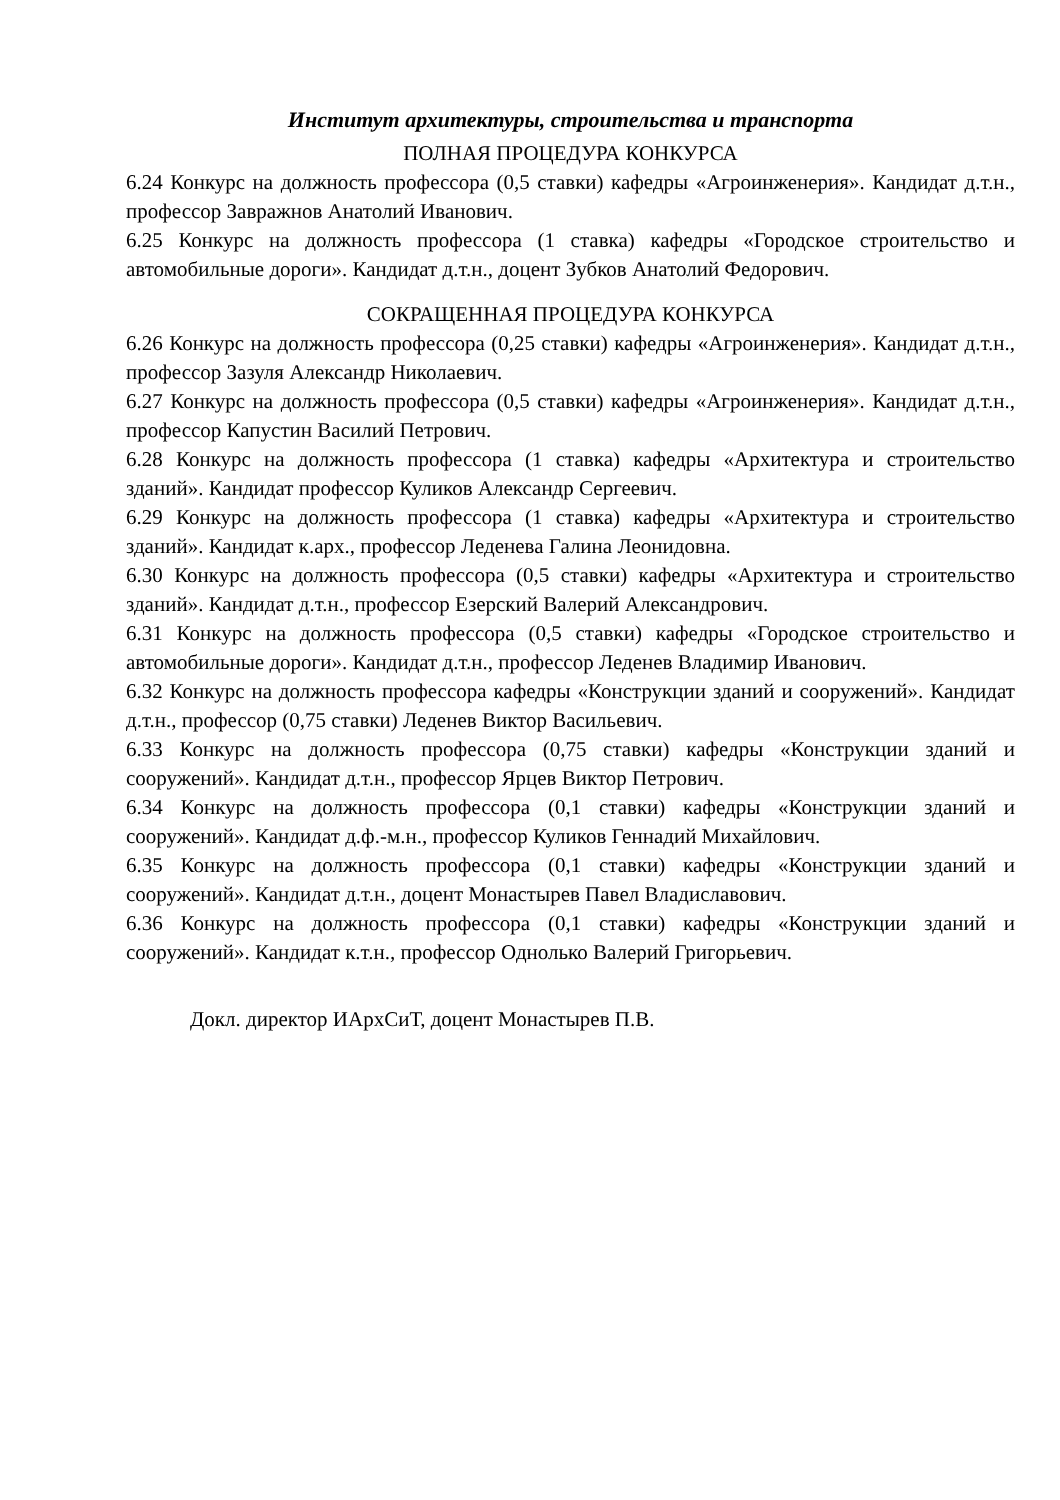Институт архитектуры, строительства и транспорта
ПОЛНАЯ ПРОЦЕДУРА КОНКУРСА
6.24 Конкурс на должность профессора (0,5 ставки) кафедры «Агроинженерия». Кандидат д.т.н., профессор Завражнов Анатолий Иванович.
6.25 Конкурс на должность профессора (1 ставка) кафедры «Городское строительство и автомобильные дороги». Кандидат д.т.н., доцент Зубков Анатолий Федорович.
СОКРАЩЕННАЯ ПРОЦЕДУРА КОНКУРСА
6.26 Конкурс на должность профессора (0,25 ставки) кафедры «Агроинженерия». Кандидат д.т.н., профессор Зазуля Александр Николаевич.
6.27 Конкурс на должность профессора (0,5 ставки) кафедры «Агроинженерия». Кандидат д.т.н., профессор Капустин Василий Петрович.
6.28 Конкурс на должность профессора (1 ставка) кафедры «Архитектура и строительство зданий». Кандидат профессор Куликов Александр Сергеевич.
6.29 Конкурс на должность профессора (1 ставка) кафедры «Архитектура и строительство зданий». Кандидат к.арх., профессор Леденева Галина Леонидовна.
6.30 Конкурс на должность профессора (0,5 ставки) кафедры «Архитектура и строительство зданий». Кандидат д.т.н., профессор Езерский Валерий Александрович.
6.31 Конкурс на должность профессора (0,5 ставки) кафедры «Городское строительство и автомобильные дороги». Кандидат д.т.н., профессор Леденев Владимир Иванович.
6.32 Конкурс на должность профессора кафедры «Конструкции зданий и сооружений». Кандидат д.т.н., профессор (0,75 ставки) Леденев Виктор Васильевич.
6.33 Конкурс на должность профессора (0,75 ставки) кафедры «Конструкции зданий и сооружений». Кандидат д.т.н., профессор Ярцев Виктор Петрович.
6.34 Конкурс на должность профессора (0,1 ставки) кафедры «Конструкции зданий и сооружений». Кандидат д.ф.-м.н., профессор Куликов Геннадий Михайлович.
6.35 Конкурс на должность профессора (0,1 ставки) кафедры «Конструкции зданий и сооружений». Кандидат д.т.н., доцент Монастырев Павел Владиславович.
6.36 Конкурс на должность профессора (0,1 ставки) кафедры «Конструкции зданий и сооружений». Кандидат к.т.н., профессор Однолько Валерий Григорьевич.
Докл. директор ИАрхСиТ, доцент Монастырев П.В.